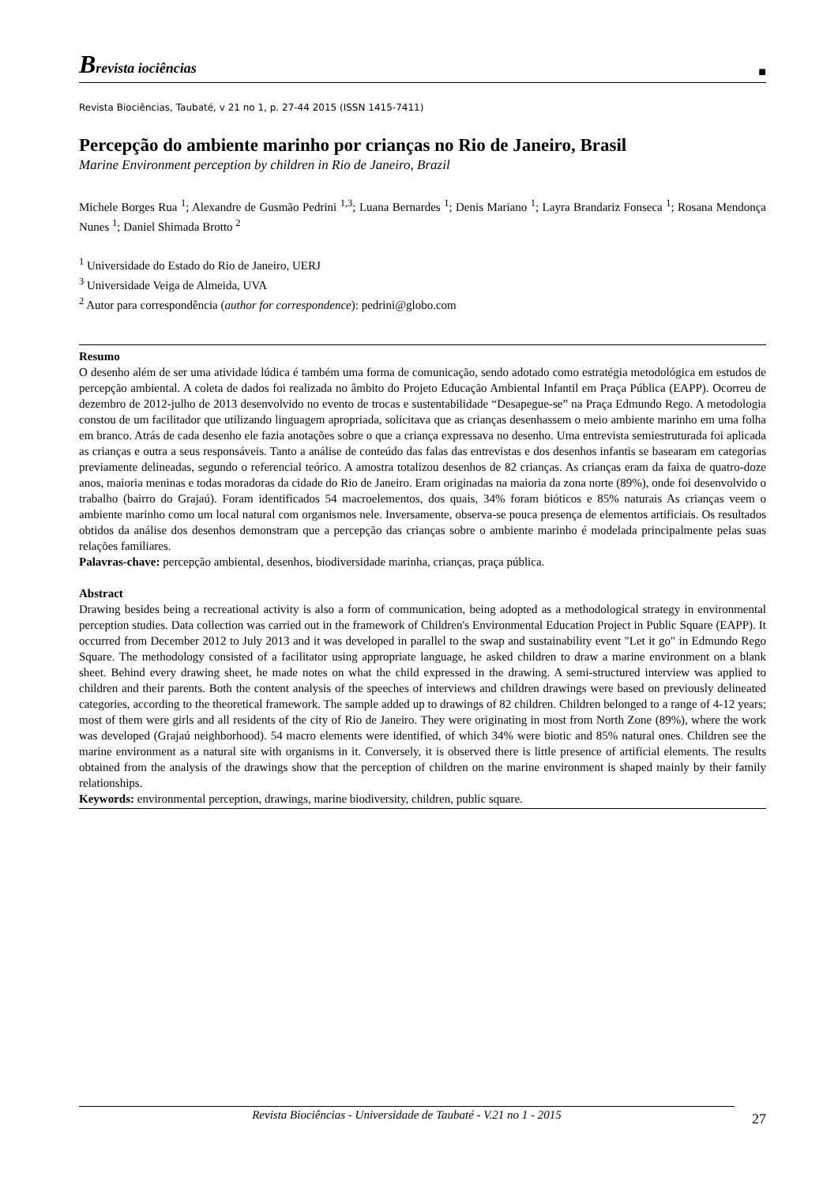Brevista iociências
■
Revista Biociências, Taubaté, v 21 no 1, p. 27-44 2015 (ISSN 1415-7411)
Percepção do ambiente marinho por crianças no Rio de Janeiro, Brasil
Marine Environment perception by children in Rio de Janeiro, Brazil
Michele Borges Rua <sup>1</sup>; Alexandre de Gusmão Pedrini <sup>1,3</sup>; Luana Bernardes <sup>1</sup>; Denis Mariano <sup>1</sup>; Layra Brandariz Fonseca <sup>1</sup>; Rosana Mendonça Nunes <sup>1</sup>; Daniel Shimada Brotto <sup>2</sup>
<sup>1</sup> Universidade do Estado do Rio de Janeiro, UERJ
<sup>3</sup> Universidade Veiga de Almeida, UVA
<sup>2</sup> Autor para correspondência (author for correspondence): pedrini@globo.com
Resumo
O desenho além de ser uma atividade lúdica é também uma forma de comunicação, sendo adotado como estratégia metodológica em estudos de percepção ambiental. A coleta de dados foi realizada no âmbito do Projeto Educação Ambiental Infantil em Praça Pública (EAPP). Ocorreu de dezembro de 2012-julho de 2013 desenvolvido no evento de trocas e sustentabilidade “Desapegue-se” na Praça Edmundo Rego. A metodologia constou de um facilitador que utilizando linguagem apropriada, solicitava que as crianças desenhassem o meio ambiente marinho em uma folha em branco. Atrás de cada desenho ele fazia anotações sobre o que a criança expressava no desenho. Uma entrevista semiestruturada foi aplicada as crianças e outra a seus responsáveis. Tanto a análise de conteúdo das falas das entrevistas e dos desenhos infantis se basearam em categorias previamente delineadas, segundo o referencial teórico. A amostra totalizou desenhos de 82 crianças. As crianças eram da faixa de quatro-doze anos, maioria meninas e todas moradoras da cidade do Rio de Janeiro. Eram originadas na maioria da zona norte (89%), onde foi desenvolvido o trabalho (bairro do Grajaú). Foram identificados 54 macroelementos, dos quais, 34% foram bióticos e 85% naturais As crianças veem o ambiente marinho como um local natural com organismos nele. Inversamente, observa-se pouca presença de elementos artificiais. Os resultados obtidos da análise dos desenhos demonstram que a percepção das crianças sobre o ambiente marinho é modelada principalmente pelas suas relações familiares.
Palavras-chave: percepção ambiental, desenhos, biodiversidade marinha, crianças, praça pública.
Abstract
Drawing besides being a recreational activity is also a form of communication, being adopted as a methodological strategy in environmental perception studies. Data collection was carried out in the framework of Children's Environmental Education Project in Public Square (EAPP). It occurred from December 2012 to July 2013 and it was developed in parallel to the swap and sustainability event "Let it go" in Edmundo Rego Square. The methodology consisted of a facilitator using appropriate language, he asked children to draw a marine environment on a blank sheet. Behind every drawing sheet, he made notes on what the child expressed in the drawing. A semi-structured interview was applied to children and their parents. Both the content analysis of the speeches of interviews and children drawings were based on previously delineated categories, according to the theoretical framework. The sample added up to drawings of 82 children. Children belonged to a range of 4-12 years; most of them were girls and all residents of the city of Rio de Janeiro. They were originating in most from North Zone (89%), where the work was developed (Grajaú neighborhood). 54 macro elements were identified, of which 34% were biotic and 85% natural ones. Children see the marine environment as a natural site with organisms in it. Conversely, it is observed there is little presence of artificial elements. The results obtained from the analysis of the drawings show that the perception of children on the marine environment is shaped mainly by their family relationships.
Keywords: environmental perception, drawings, marine biodiversity, children, public square.
Revista Biociências - Universidade de Taubaté - V.21 no 1 - 2015 27